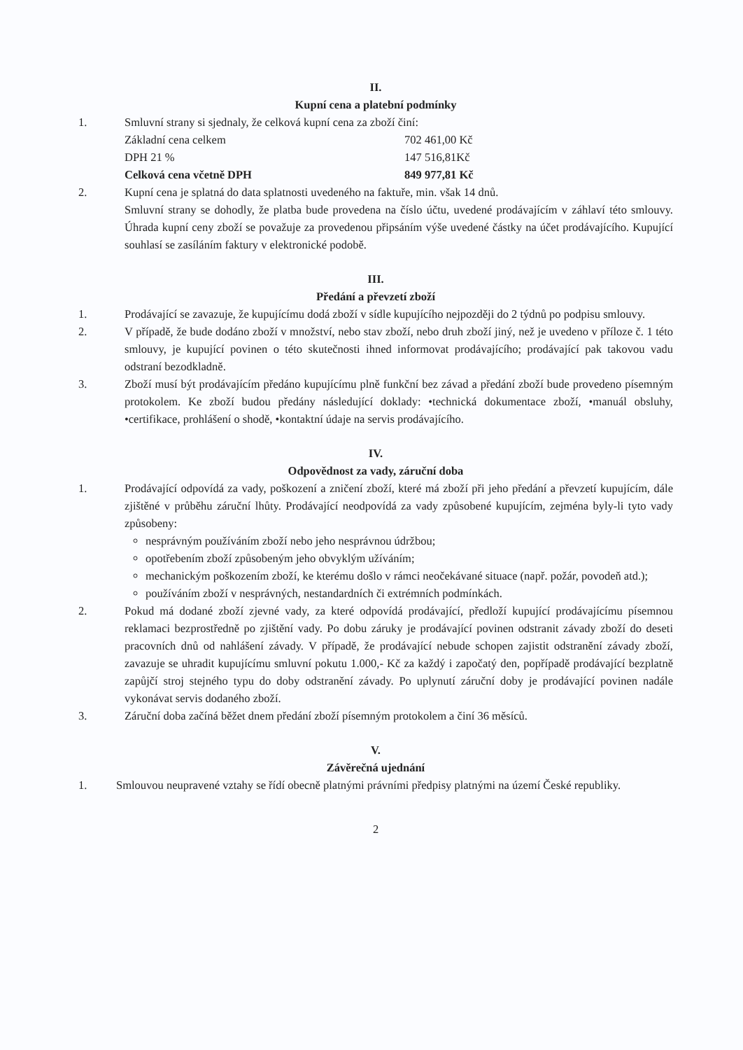II.
Kupní cena a platební podmínky
1. Smluvní strany si sjednaly, že celková kupní cena za zboží činí:
Základní cena celkem 702 461,00 Kč
DPH 21 % 147 516,81Kč
Celková cena včetně DPH 849 977,81 Kč
2. Kupní cena je splatná do data splatnosti uvedeného na faktuře, min. však 14 dnů.
Smluvní strany se dohodly, že platba bude provedena na číslo účtu, uvedené prodávajícím v záhlaví této smlouvy. Úhrada kupní ceny zboží se považuje za provedenou připsáním výše uvedené částky na účet prodávajícího. Kupující souhlasí se zasíláním faktury v elektronické podobě.
III.
Předání a převzetí zboží
1. Prodávající se zavazuje, že kupujícímu dodá zboží v sídle kupujícího nejpozději do 2 týdnů po podpisu smlouvy.
2. V případě, že bude dodáno zboží v množství, nebo stav zboží, nebo druh zboží jiný, než je uvedeno v příloze č. 1 této smlouvy, je kupující povinen o této skutečnosti ihned informovat prodávajícího; prodávající pak takovou vadu odstraní bezodkladně.
3. Zboží musí být prodávajícím předáno kupujícímu plně funkční bez závad a předání zboží bude provedeno písemným protokolem. Ke zboží budou předány následující doklady: •technická dokumentace zboží, •manuál obsluhy, •certifikace, prohlášení o shodě, •kontaktní údaje na servis prodávajícího.
IV.
Odpovědnost za vady, záruční doba
1. Prodávající odpovídá za vady, poškození a zničení zboží, které má zboží při jeho předání a převzetí kupujícím, dále zjištěné v průběhu záruční lhůty. Prodávající neodpovídá za vady způsobené kupujícím, zejména byly-li tyto vady způsobeny:
nesprávným používáním zboží nebo jeho nesprávnou údržbou;
opotřebením zboží způsobeným jeho obvyklým užíváním;
mechanickým poškozením zboží, ke kterému došlo v rámci neočekávané situace (např. požár, povodeň atd.);
používáním zboží v nesprávných, nestandardních či extrémních podmínkách.
2. Pokud má dodané zboží zjevné vady, za které odpovídá prodávající, předloží kupující prodávajícímu písemnou reklamaci bezprostředně po zjištění vady. Po dobu záruky je prodávající povinen odstranit závady zboží do deseti pracovních dnů od nahlášení závady. V případě, že prodávající nebude schopen zajistit odstranění závady zboží, zavazuje se uhradit kupujícímu smluvní pokutu 1.000,- Kč za každý i započatý den, popřípadě prodávající bezplatně zapůjčí stroj stejného typu do doby odstranění závady. Po uplynutí záruční doby je prodávající povinen nadále vykonávat servis dodaného zboží.
3. Záruční doba začíná běžet dnem předání zboží písemným protokolem a činí 36 měsíců.
V.
Závěrečná ujednání
1. Smlouvou neupravené vztahy se řídí obecně platnými právními předpisy platnými na území České republiky.
2